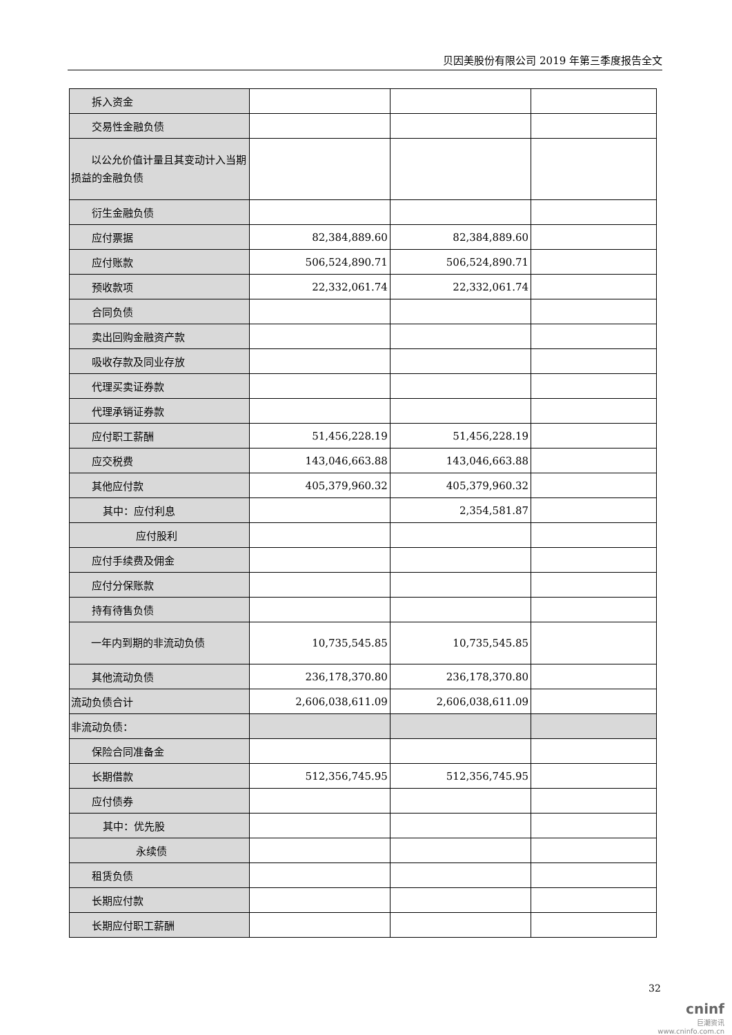贝因美股份有限公司 2019 年第三季度报告全文
| 拆入资金 | | | |
| 交易性金融负债 | | | |
| 以公允价值计量且其变动计入当期损益的金融负债 | | | |
| 衍生金融负债 | | | |
| 应付票据 | 82,384,889.60 | 82,384,889.60 | |
| 应付账款 | 506,524,890.71 | 506,524,890.71 | |
| 预收款项 | 22,332,061.74 | 22,332,061.74 | |
| 合同负债 | | | |
| 卖出回购金融资产款 | | | |
| 吸收存款及同业存放 | | | |
| 代理买卖证券款 | | | |
| 代理承销证券款 | | | |
| 应付职工薪酬 | 51,456,228.19 | 51,456,228.19 | |
| 应交税费 | 143,046,663.88 | 143,046,663.88 | |
| 其他应付款 | 405,379,960.32 | 405,379,960.32 | |
| 其中：应付利息 | | 2,354,581.87 | |
| 应付股利 | | | |
| 应付手续费及佣金 | | | |
| 应付分保账款 | | | |
| 持有待售负债 | | | |
| 一年内到期的非流动负债 | 10,735,545.85 | 10,735,545.85 | |
| 其他流动负债 | 236,178,370.80 | 236,178,370.80 | |
| 流动负债合计 | 2,606,038,611.09 | 2,606,038,611.09 | |
| 非流动负债： | | | |
| 保险合同准备金 | | | |
| 长期借款 | 512,356,745.95 | 512,356,745.95 | |
| 应付债券 | | | |
| 其中：优先股 | | | |
| 永续债 | | | |
| 租赁负债 | | | |
| 长期应付款 | | | |
| 长期应付职工薪酬 | | | |
32
cninf
巨潮资讯
www.cninfo.com.cn